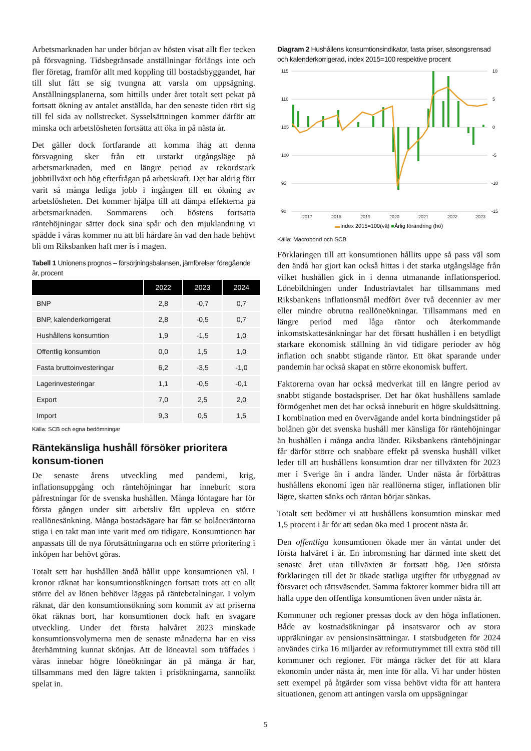Arbetsmarknaden har under början av hösten visat allt fler tecken på försvagning. Tidsbegränsade anställningar förlängs inte och fler företag, framför allt med koppling till bostadsbyggandet, har till slut fått se sig tvungna att varsla om uppsägning. Anställningsplanerna, som hittills under året totalt sett pekat på fortsatt ökning av antalet anställda, har den senaste tiden rört sig till fel sida av nollstrecket. Sysselsättningen kommer därför att minska och arbetslösheten fortsätta att öka in på nästa år.
Det gäller dock fortfarande att komma ihåg att denna försvagning sker från ett urstarkt utgångsläge på arbetsmarknaden, med en längre period av rekordstark jobbtillväxt och hög efterfrågan på arbetskraft. Det har aldrig förr varit så många lediga jobb i ingången till en ökning av arbetslösheten. Det kommer hjälpa till att dämpa effekterna på arbetsmarknaden. Sommarens och höstens fortsatta räntehöjningar sätter dock sina spår och den mjuklandning vi spådde i våras kommer nu att bli hårdare än vad den hade behövt bli om Riksbanken haft mer is i magen.
Tabell 1 Unionens prognos – försörjningsbalansen, jämförelser föregående år, procent
| | 2022 | 2023 | 2024 |
| --- | --- | --- | --- |
| BNP | 2,8 | -0,7 | 0,7 |
| BNP, kalenderkorrigerat | 2,8 | -0,5 | 0,7 |
| Hushållens konsumtion | 1,9 | -1,5 | 1,0 |
| Offentlig konsumtion | 0,0 | 1,5 | 1,0 |
| Fasta bruttoinvesteringar | 6,2 | -3,5 | -1,0 |
| Lagerinvesteringar | 1,1 | -0,5 | -0,1 |
| Export | 7,0 | 2,5 | 2,0 |
| Import | 9,3 | 0,5 | 1,5 |
Källa: SCB och egna bedömningar
Räntekänsliga hushåll försöker prioritera konsum-tionen
De senaste årens utveckling med pandemi, krig, inflationsuppgång och räntehöjningar har inneburit stora påfrestningar för de svenska hushållen. Många löntagare har för första gången under sitt arbetsliv fått uppleva en större reallönesänkning. Många bostadsägare har fått se bolåneräntorna stiga i en takt man inte varit med om tidigare. Konsumtionen har anpassats till de nya förutsättningarna och en större prioritering i inköpen har behövt göras.
Totalt sett har hushållen ändå hållit uppe konsumtionen väl. I kronor räknat har konsumtionsökningen fortsatt trots att en allt större del av lönen behöver läggas på räntebetalningar. I volym räknat, där den konsumtionsökning som kommit av att priserna ökat räknas bort, har konsumtionen dock haft en svagare utveckling. Under det första halvåret 2023 minskade konsumtionsvolymerna men de senaste månaderna har en viss återhämtning kunnat skönjas. Att de löneavtal som träffades i våras innebar högre löneökningar än på många år har, tillsammans med den lägre takten i prisökningarna, sannolikt spelat in.
Diagram 2 Hushållens konsumtionsindikator, fasta priser, säsongsrensad och kalenderkorrigerad, index 2015=100 respektive procent
115
110
105
100
95
90
10
5
0
-5
-10
-15
2017
2018
2019
2020
2021
2022
2023
▬Index 2015=100(vä) ■Årlig förändring (hö)
Källa: Macrobond och SCB
Förklaringen till att konsumtionen hållits uppe så pass väl som den ändå har gjort kan också hittas i det starka utgångsläge från vilket hushållen gick in i denna utmanande inflationsperiod. Lönebildningen under Industriavtalet har tillsammans med Riksbankens inflationsmål medfört över två decennier av mer eller mindre obrutna reallöneökningar. Tillsammans med en längre period med låga räntor och återkommande inkomstskattesänkningar har det försatt hushållen i en betydligt starkare ekonomisk ställning än vid tidigare perioder av hög inflation och snabbt stigande räntor. Ett ökat sparande under pandemin har också skapat en större ekonomisk buffert.
Faktorerna ovan har också medverkat till en längre period av snabbt stigande bostadspriser. Det har ökat hushållens samlade förmögenhet men det har också inneburit en högre skuldsättning. I kombination med en övervägande andel korta bindningstider på bolånen gör det svenska hushåll mer känsliga för räntehöjningar än hushållen i många andra länder. Riksbankens räntehöjningar får därför större och snabbare effekt på svenska hushåll vilket leder till att hushållens konsumtion drar ner tillväxten för 2023 mer i Sverige än i andra länder. Under nästa år förbättras hushållens ekonomi igen när reallönerna stiger, inflationen blir lägre, skatten sänks och räntan börjar sänkas.
Totalt sett bedömer vi att hushållens konsumtion minskar med 1,5 procent i år för att sedan öka med 1 procent nästa år.
Den offentliga konsumtionen ökade mer än väntat under det första halvåret i år. En inbromsning har därmed inte skett det senaste året utan tillväxten är fortsatt hög. Den största förklaringen till det är ökade statliga utgifter för utbyggnad av försvaret och rättsväsendet. Samma faktorer kommer bidra till att hålla uppe den offentliga konsumtionen även under nästa år.
Kommuner och regioner pressas dock av den höga inflationen. Både av kostnadsökningar på insatsvaror och av stora uppräkningar av pensionsinsättningar. I statsbudgeten för 2024 användes cirka 16 miljarder av reformutrymmet till extra stöd till kommuner och regioner. För många räcker det för att klara ekonomin under nästa år, men inte för alla. Vi har under hösten sett exempel på åtgärder som vissa behövt vidta för att hantera situationen, genom att antingen varsla om uppsägningar
5